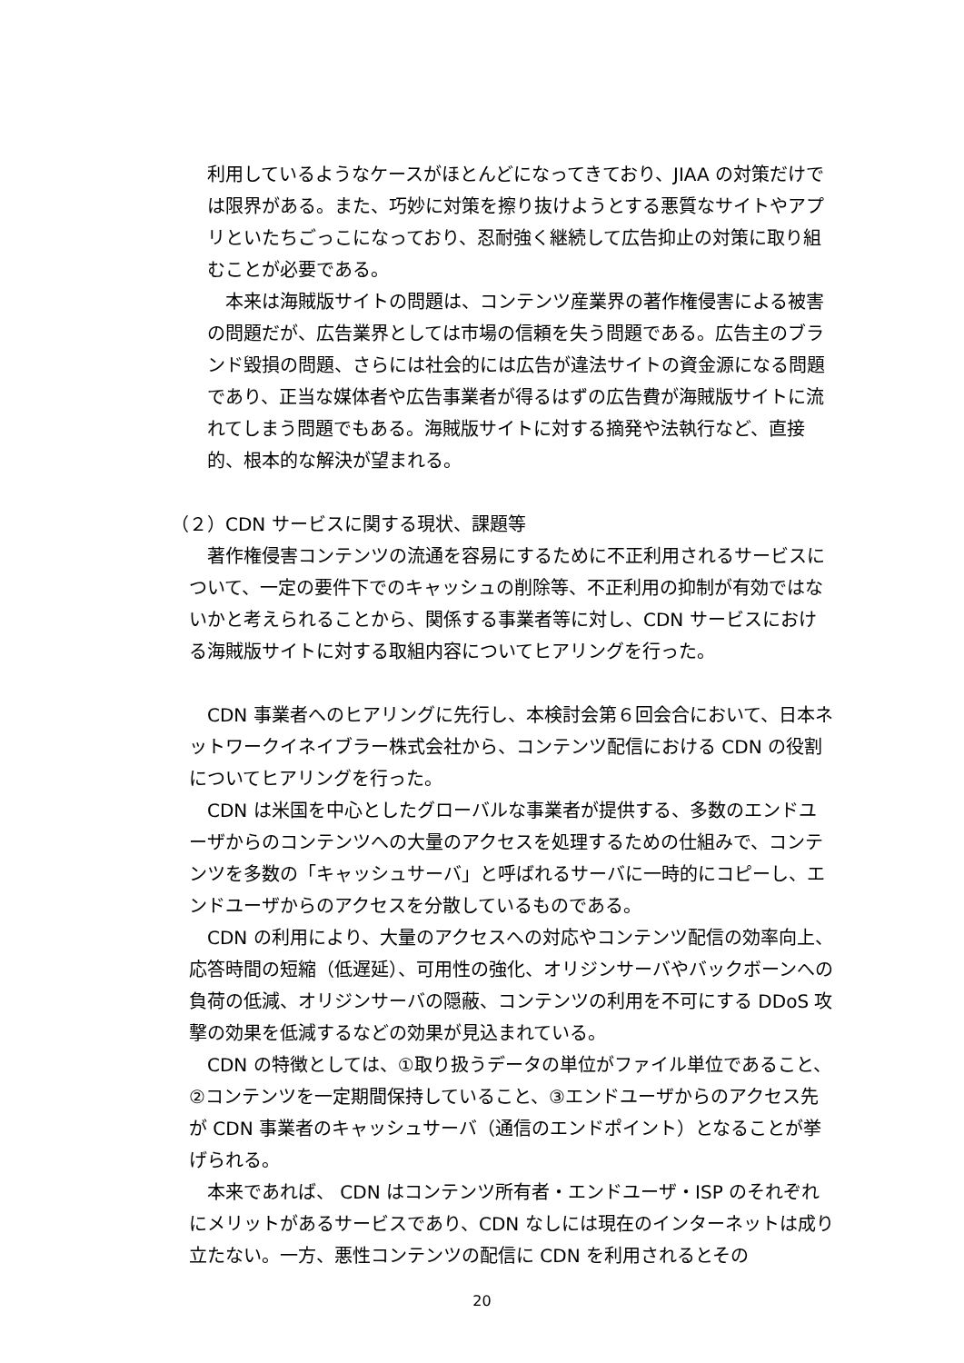利用しているようなケースがほとんどになってきており、JIAA の対策だけでは限界がある。また、巧妙に対策を擦り抜けようとする悪質なサイトやアプリといたちごっこになっており、忍耐強く継続して広告抑止の対策に取り組むことが必要である。
　本来は海賊版サイトの問題は、コンテンツ産業界の著作権侵害による被害の問題だが、広告業界としては市場の信頼を失う問題である。広告主のブランド毀損の問題、さらには社会的には広告が違法サイトの資金源になる問題であり、正当な媒体者や広告事業者が得るはずの広告費が海賊版サイトに流れてしまう問題でもある。海賊版サイトに対する摘発や法執行など、直接的、根本的な解決が望まれる。
（２）CDN サービスに関する現状、課題等
　著作権侵害コンテンツの流通を容易にするために不正利用されるサービスについて、一定の要件下でのキャッシュの削除等、不正利用の抑制が有効ではないかと考えられることから、関係する事業者等に対し、CDN サービスにおける海賊版サイトに対する取組内容についてヒアリングを行った。
　CDN 事業者へのヒアリングに先行し、本検討会第６回会合において、日本ネットワークイネイブラー株式会社から、コンテンツ配信における CDN の役割についてヒアリングを行った。
　CDN は米国を中心としたグローバルな事業者が提供する、多数のエンドユーザからのコンテンツへの大量のアクセスを処理するための仕組みで、コンテンツを多数の「キャッシュサーバ」と呼ばれるサーバに一時的にコピーし、エンドユーザからのアクセスを分散しているものである。
　CDN の利用により、大量のアクセスへの対応やコンテンツ配信の効率向上、応答時間の短縮（低遅延）、可用性の強化、オリジンサーバやバックボーンへの負荷の低減、オリジンサーバの隠蔽、コンテンツの利用を不可にする DDoS 攻撃の効果を低減するなどの効果が見込まれている。
　CDN の特徴としては、①取り扱うデータの単位がファイル単位であること、②コンテンツを一定期間保持していること、③エンドユーザからのアクセス先が CDN 事業者のキャッシュサーバ（通信のエンドポイント）となることが挙げられる。
　本来であれば、 CDN はコンテンツ所有者・エンドユーザ・ISP のそれぞれにメリットがあるサービスであり、CDN なしには現在のインターネットは成り立たない。一方、悪性コンテンツの配信に CDN を利用されるとその
20